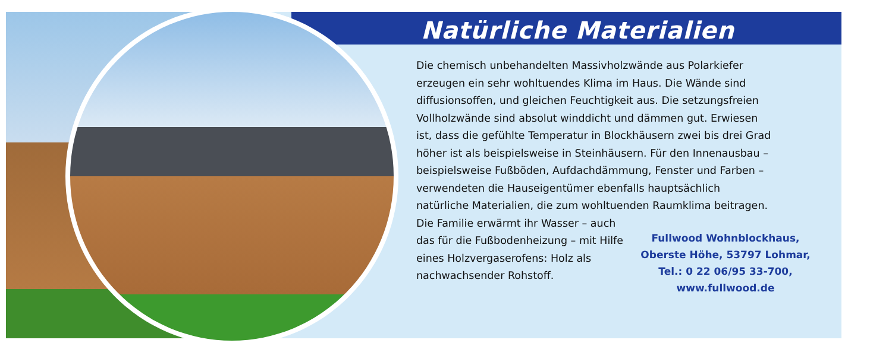Natürliche Materialien
Die chemisch unbehandelten Massivholzwände aus Polarkiefer erzeugen ein sehr wohltuendes Klima im Haus. Die Wände sind diffusionsoffen, und gleichen Feuchtigkeit aus. Die setzungsfreien Vollholzwände sind absolut winddicht und dämmen gut. Erwiesen ist, dass die gefühlte Temperatur in Blockhäusern zwei bis drei Grad höher ist als beispielsweise in Steinhäusern. Für den Innenausbau – beispielsweise Fußböden, Aufdachdämmung, Fenster und Farben – verwendeten die Hauseigentümer ebenfalls hauptsächlich natürliche Materialien, die zum wohltuenden Raumklima beitragen.
Die Familie erwärmt ihr Wasser – auch das für die Fußbodenheizung – mit Hilfe eines Holzvergaserofens: Holz als nachwachsender Rohstoff.
Fullwood Wohnblockhaus,
Oberste Höhe, 53797 Lohmar,
Tel.: 0 22 06/95 33-700,
www.fullwood.de